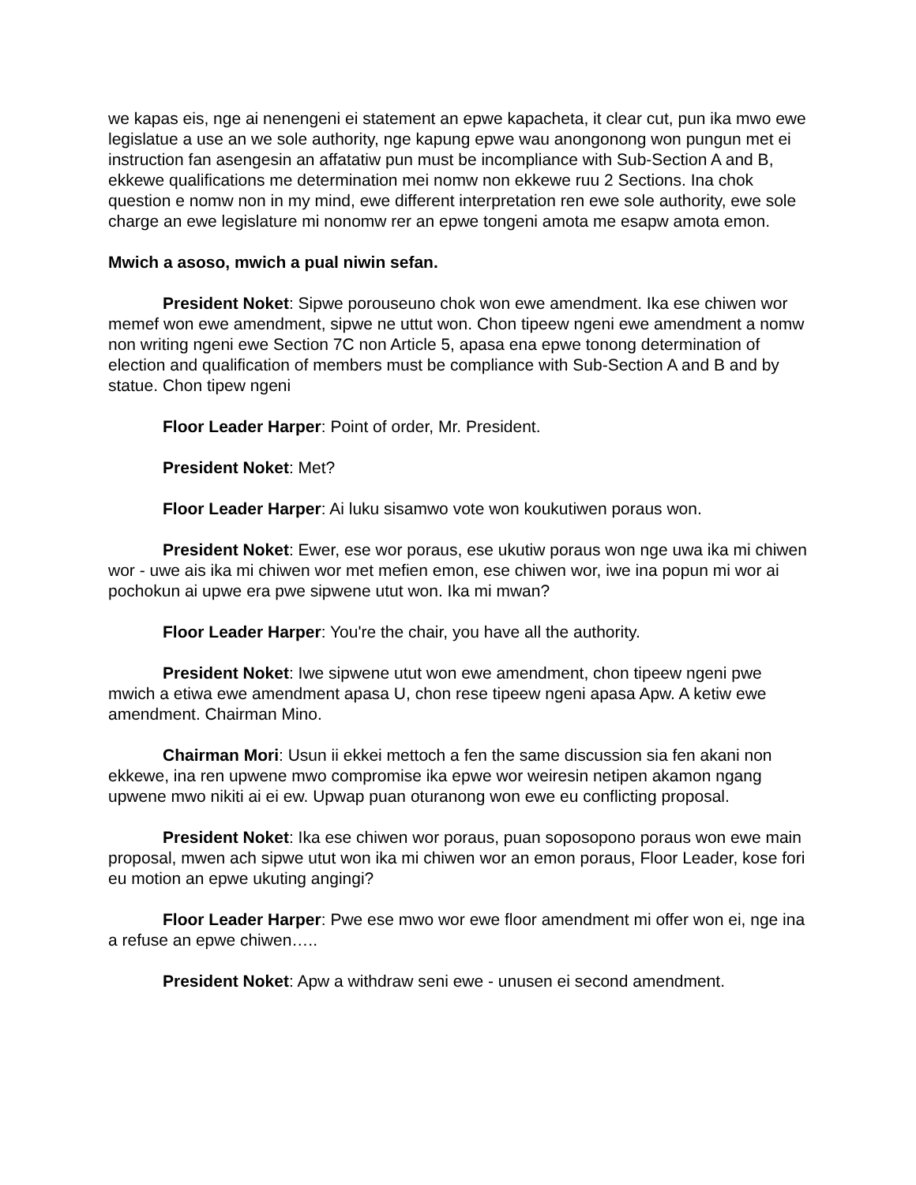we kapas eis, nge ai nenengeni ei statement an epwe kapacheta, it clear cut, pun ika mwo ewe legislatue a use an we sole authority, nge kapung epwe wau anongonong won pungun met ei instruction fan asengesin an affatatiw pun must be incompliance with Sub-Section A and B, ekkewe qualifications me determination mei nomw non ekkewe ruu 2 Sections. Ina chok question e nomw non in my mind, ewe different interpretation ren ewe sole authority, ewe sole charge an ewe legislature mi nonomw rer an epwe tongeni amota me esapw amota emon.
Mwich a asoso, mwich a pual niwin sefan.
President Noket: Sipwe porouseuno chok won ewe amendment. Ika ese chiwen wor memef won ewe amendment, sipwe ne uttut won. Chon tipeew ngeni ewe amendment a nomw non writing ngeni ewe Section 7C non Article 5, apasa ena epwe tonong determination of election and qualification of members must be compliance with Sub-Section A and B and by statue. Chon tipew ngeni
Floor Leader Harper: Point of order, Mr. President.
President Noket: Met?
Floor Leader Harper: Ai luku sisamwo vote won koukutiwen poraus won.
President Noket: Ewer, ese wor poraus, ese ukutiw poraus won nge uwa ika mi chiwen wor - uwe ais ika mi chiwen wor met mefien emon, ese chiwen wor, iwe ina popun mi wor ai pochokun ai upwe era pwe sipwene utut won. Ika mi mwan?
Floor Leader Harper: You're the chair, you have all the authority.
President Noket: Iwe sipwene utut won ewe amendment, chon tipeew ngeni pwe mwich a etiwa ewe amendment apasa U, chon rese tipeew ngeni apasa Apw. A ketiw ewe amendment. Chairman Mino.
Chairman Mori: Usun ii ekkei mettoch a fen the same discussion sia fen akani non ekkewe, ina ren upwene mwo compromise ika epwe wor weiresin netipen akamon ngang upwene mwo nikiti ai ei ew. Upwap puan oturanong won ewe eu conflicting proposal.
President Noket: Ika ese chiwen wor poraus, puan soposopono poraus won ewe main proposal, mwen ach sipwe utut won ika mi chiwen wor an emon poraus, Floor Leader, kose fori eu motion an epwe ukuting angingi?
Floor Leader Harper: Pwe ese mwo wor ewe floor amendment mi offer won ei, nge ina a refuse an epwe chiwen…..
President Noket: Apw a withdraw seni ewe - unusen ei second amendment.